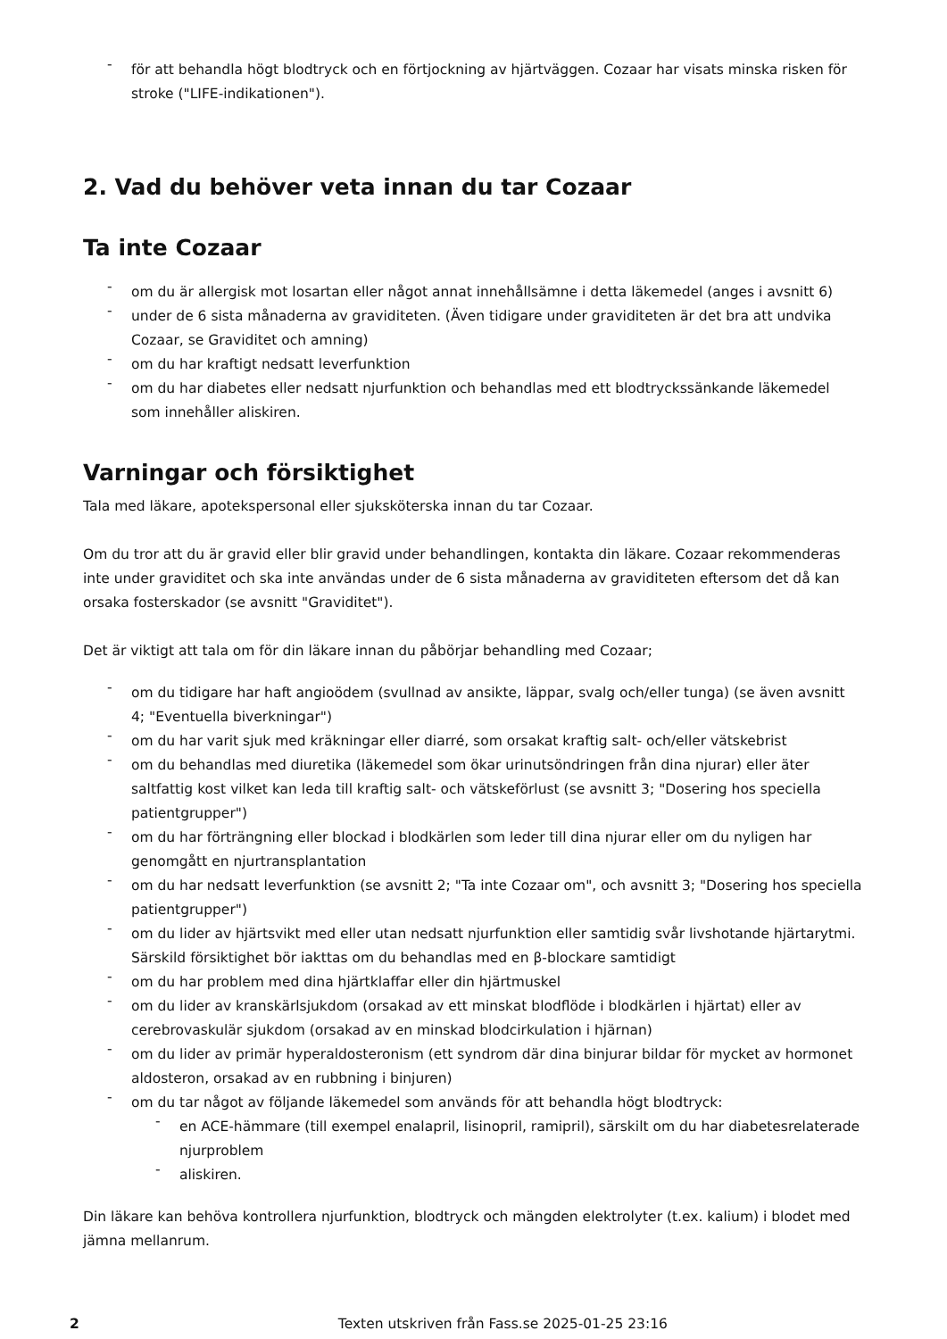- för att behandla högt blodtryck och en förtjockning av hjärtväggen. Cozaar har visats minska risken för stroke ("LIFE-indikationen").
2. Vad du behöver veta innan du tar Cozaar
Ta inte Cozaar
- om du är allergisk mot losartan eller något annat innehållsämne i detta läkemedel (anges i avsnitt 6)
- under de 6 sista månaderna av graviditeten. (Även tidigare under graviditeten är det bra att undvika Cozaar, se Graviditet och amning)
- om du har kraftigt nedsatt leverfunktion
- om du har diabetes eller nedsatt njurfunktion och behandlas med ett blodtryckssänkande läkemedel som innehåller aliskiren.
Varningar och försiktighet
Tala med läkare, apotekspersonal eller sjuksköterska innan du tar Cozaar.
Om du tror att du är gravid eller blir gravid under behandlingen, kontakta din läkare. Cozaar rekommenderas inte under graviditet och ska inte användas under de 6 sista månaderna av graviditeten eftersom det då kan orsaka fosterskador (se avsnitt "Graviditet").
Det är viktigt att tala om för din läkare innan du påbörjar behandling med Cozaar;
- om du tidigare har haft angioödem (svullnad av ansikte, läppar, svalg och/eller tunga) (se även avsnitt 4; "Eventuella biverkningar")
- om du har varit sjuk med kräkningar eller diarré, som orsakat kraftig salt- och/eller vätskebrist
- om du behandlas med diuretika (läkemedel som ökar urinutsöndringen från dina njurar) eller äter saltfattig kost vilket kan leda till kraftig salt- och vätskeförlust (se avsnitt 3; "Dosering hos speciella patientgrupper")
- om du har förträngning eller blockad i blodkärlen som leder till dina njurar eller om du nyligen har genomgått en njurtransplantation
- om du har nedsatt leverfunktion (se avsnitt 2; "Ta inte Cozaar om", och avsnitt 3; "Dosering hos speciella patientgrupper")
- om du lider av hjärtsvikt med eller utan nedsatt njurfunktion eller samtidig svår livshotande hjärtarytmi. Särskild försiktighet bör iakttas om du behandlas med en β-blockare samtidigt
- om du har problem med dina hjärtklaffar eller din hjärtmuskel
- om du lider av kranskärlsjukdom (orsakad av ett minskat blodflöde i blodkärlen i hjärtat) eller av cerebrovaskulär sjukdom (orsakad av en minskad blodcirkulation i hjärnan)
- om du lider av primär hyperaldosteronism (ett syndrom där dina binjurar bildar för mycket av hormonet aldosteron, orsakad av en rubbning i binjuren)
- om du tar något av följande läkemedel som används för att behandla högt blodtryck:
- en ACE-hämmare (till exempel enalapril, lisinopril, ramipril), särskilt om du har diabetesrelaterade njurproblem
- aliskiren.
Din läkare kan behöva kontrollera njurfunktion, blodtryck och mängden elektrolyter (t.ex. kalium) i blodet med jämna mellanrum.
2 Texten utskriven från Fass.se 2025-01-25 23:16